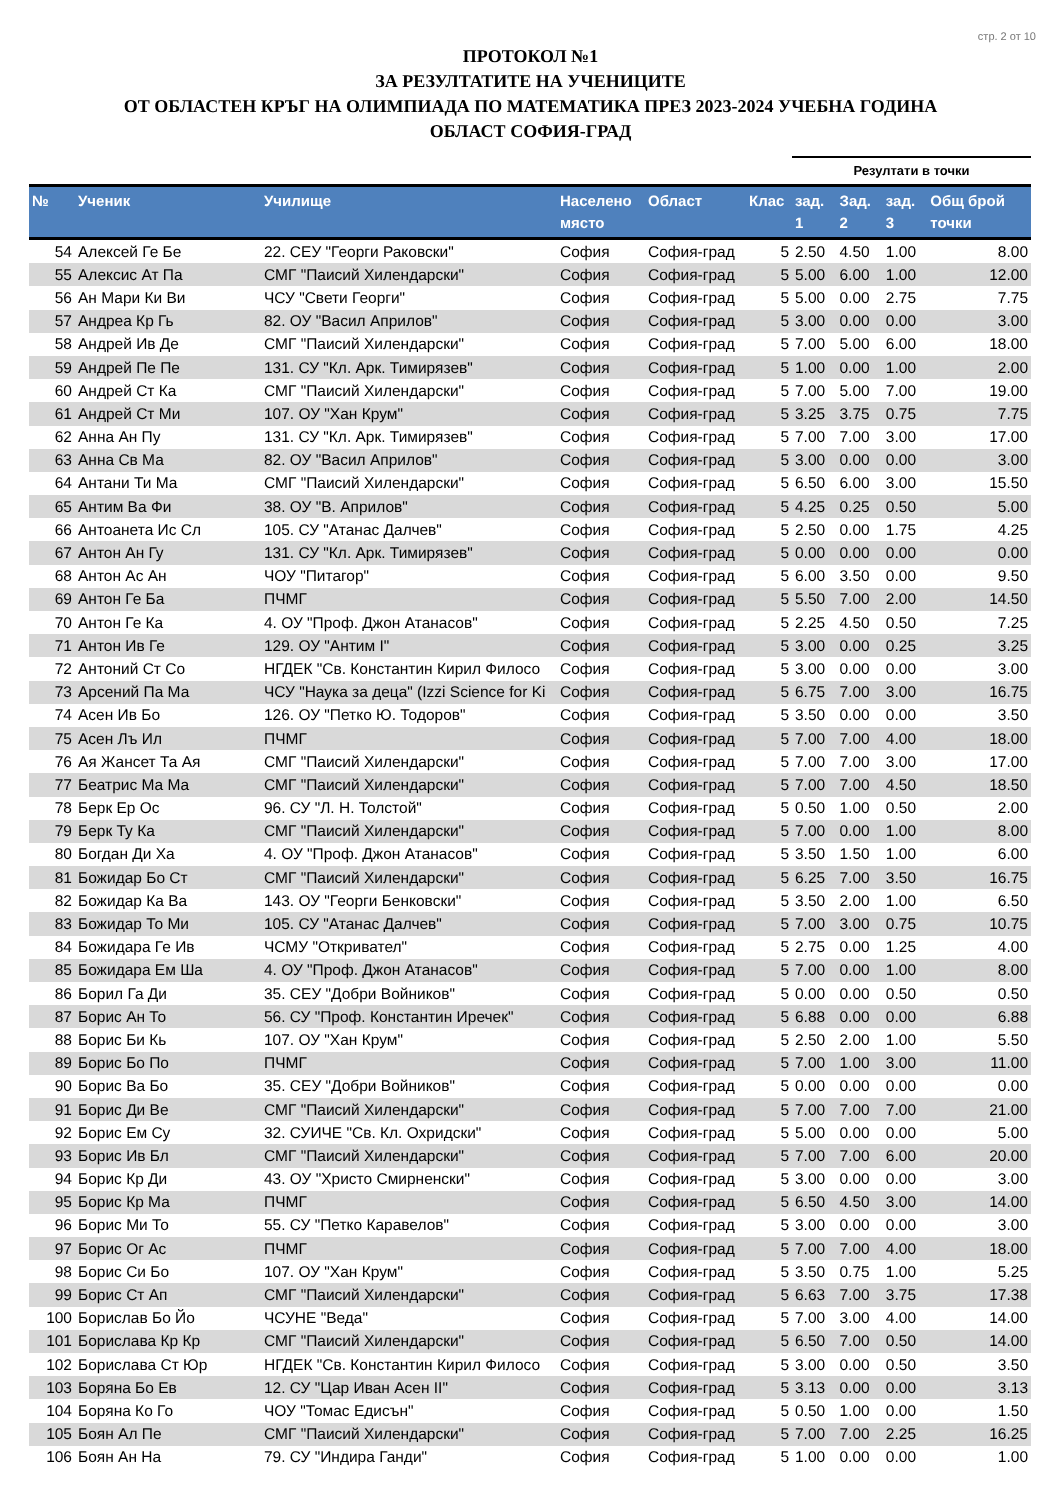стр. 2 от 10
ПРОТОКОЛ №1
ЗА РЕЗУЛТАТИТЕ НА УЧЕНИЦИТЕ
ОТ ОБЛАСТЕН КРЪГ НА ОЛИМПИАДА ПО МАТЕМАТИКА ПРЕЗ 2023-2024 УЧЕБНА ГОДИНА
ОБЛАСТ СОФИЯ-ГРАД
| | | | | | | Резултати в точки | | | |
| --- | --- | --- | --- | --- | --- | --- | --- | --- | --- |
| № | Ученик | Училище | Населено място | Област | Клас | зад. 1 | Зад. 2 | зад. 3 | Общ брой точки |
| 54 | Алексей Ге Бе | 22. СЕУ "Георги Раковски" | София | София-град | 5 | 2.50 | 4.50 | 1.00 | 8.00 |
| 55 | Алексис Ат Па | СМГ "Паисий Хилендарски" | София | София-град | 5 | 5.00 | 6.00 | 1.00 | 12.00 |
| 56 | Ан Мари Ки Ви | ЧСУ "Свети Георги" | София | София-град | 5 | 5.00 | 0.00 | 2.75 | 7.75 |
| 57 | Андреа Кр Гь | 82. ОУ "Васил Априлов" | София | София-град | 5 | 3.00 | 0.00 | 0.00 | 3.00 |
| 58 | Андрей Ив Де | СМГ "Паисий Хилендарски" | София | София-град | 5 | 7.00 | 5.00 | 6.00 | 18.00 |
| 59 | Андрей Пе Пе | 131. СУ "Кл. Арк. Тимирязев" | София | София-град | 5 | 1.00 | 0.00 | 1.00 | 2.00 |
| 60 | Андрей Ст Ка | СМГ "Паисий Хилендарски" | София | София-град | 5 | 7.00 | 5.00 | 7.00 | 19.00 |
| 61 | Андрей Ст Ми | 107. ОУ "Хан Крум" | София | София-град | 5 | 3.25 | 3.75 | 0.75 | 7.75 |
| 62 | Анна Ан Пу | 131. СУ "Кл. Арк. Тимирязев" | София | София-град | 5 | 7.00 | 7.00 | 3.00 | 17.00 |
| 63 | Анна Св Ма | 82. ОУ "Васил Априлов" | София | София-град | 5 | 3.00 | 0.00 | 0.00 | 3.00 |
| 64 | Антани Ти Ма | СМГ "Паисий Хилендарски" | София | София-град | 5 | 6.50 | 6.00 | 3.00 | 15.50 |
| 65 | Антим Ва Фи | 38. ОУ "В. Априлов" | София | София-град | 5 | 4.25 | 0.25 | 0.50 | 5.00 |
| 66 | Антоанета Ис Сл | 105. СУ "Атанас Далчев" | София | София-град | 5 | 2.50 | 0.00 | 1.75 | 4.25 |
| 67 | Антон Ан Гу | 131. СУ "Кл. Арк. Тимирязев" | София | София-град | 5 | 0.00 | 0.00 | 0.00 | 0.00 |
| 68 | Антон Ас Ан | ЧОУ "Питагор" | София | София-град | 5 | 6.00 | 3.50 | 0.00 | 9.50 |
| 69 | Антон Ге Ба | ПЧМГ | София | София-град | 5 | 5.50 | 7.00 | 2.00 | 14.50 |
| 70 | Антон Ге Ка | 4. ОУ "Проф. Джон Атанасов" | София | София-град | 5 | 2.25 | 4.50 | 0.50 | 7.25 |
| 71 | Антон Ив Ге | 129. ОУ "Антим I" | София | София-град | 5 | 3.00 | 0.00 | 0.25 | 3.25 |
| 72 | Антоний Ст Со | НГДЕК "Св. Константин Кирил Филосо | София | София-град | 5 | 3.00 | 0.00 | 0.00 | 3.00 |
| 73 | Арсений Па Ма | ЧСУ "Наука за деца" (Izzi Science for Ki | София | София-град | 5 | 6.75 | 7.00 | 3.00 | 16.75 |
| 74 | Асен Ив Бо | 126. ОУ "Петко Ю. Тодоров" | София | София-град | 5 | 3.50 | 0.00 | 0.00 | 3.50 |
| 75 | Асен Лъ Ил | ПЧМГ | София | София-град | 5 | 7.00 | 7.00 | 4.00 | 18.00 |
| 76 | Ая Жансет Та Ая | СМГ "Паисий Хилендарски" | София | София-град | 5 | 7.00 | 7.00 | 3.00 | 17.00 |
| 77 | Беатрис Ма Ма | СМГ "Паисий Хилендарски" | София | София-град | 5 | 7.00 | 7.00 | 4.50 | 18.50 |
| 78 | Берк Ер Ос | 96. СУ "Л. Н. Толстой" | София | София-град | 5 | 0.50 | 1.00 | 0.50 | 2.00 |
| 79 | Берк Ту Ка | СМГ "Паисий Хилендарски" | София | София-град | 5 | 7.00 | 0.00 | 1.00 | 8.00 |
| 80 | Богдан Ди Ха | 4. ОУ "Проф. Джон Атанасов" | София | София-град | 5 | 3.50 | 1.50 | 1.00 | 6.00 |
| 81 | Божидар Бо Ст | СМГ "Паисий Хилендарски" | София | София-град | 5 | 6.25 | 7.00 | 3.50 | 16.75 |
| 82 | Божидар Ка Ва | 143. ОУ "Георги Бенковски" | София | София-град | 5 | 3.50 | 2.00 | 1.00 | 6.50 |
| 83 | Божидар То Ми | 105. СУ "Атанас Далчев" | София | София-град | 5 | 7.00 | 3.00 | 0.75 | 10.75 |
| 84 | Божидара Ге Ив | ЧСМУ "Откривател" | София | София-град | 5 | 2.75 | 0.00 | 1.25 | 4.00 |
| 85 | Божидара Ем Ша | 4. ОУ "Проф. Джон Атанасов" | София | София-град | 5 | 7.00 | 0.00 | 1.00 | 8.00 |
| 86 | Борил Га Ди | 35. СЕУ "Добри Войников" | София | София-град | 5 | 0.00 | 0.00 | 0.50 | 0.50 |
| 87 | Борис Ан То | 56. СУ "Проф. Константин Иречек" | София | София-град | 5 | 6.88 | 0.00 | 0.00 | 6.88 |
| 88 | Борис Би Кь | 107. ОУ "Хан Крум" | София | София-град | 5 | 2.50 | 2.00 | 1.00 | 5.50 |
| 89 | Борис Бо По | ПЧМГ | София | София-град | 5 | 7.00 | 1.00 | 3.00 | 11.00 |
| 90 | Борис Ва Бо | 35. СЕУ "Добри Войников" | София | София-град | 5 | 0.00 | 0.00 | 0.00 | 0.00 |
| 91 | Борис Ди Ве | СМГ "Паисий Хилендарски" | София | София-град | 5 | 7.00 | 7.00 | 7.00 | 21.00 |
| 92 | Борис Ем Су | 32. СУИЧЕ "Св. Кл. Охридски" | София | София-град | 5 | 5.00 | 0.00 | 0.00 | 5.00 |
| 93 | Борис Ив Бл | СМГ "Паисий Хилендарски" | София | София-град | 5 | 7.00 | 7.00 | 6.00 | 20.00 |
| 94 | Борис Кр Ди | 43. ОУ "Христо Смирненски" | София | София-град | 5 | 3.00 | 0.00 | 0.00 | 3.00 |
| 95 | Борис Кр Ма | ПЧМГ | София | София-град | 5 | 6.50 | 4.50 | 3.00 | 14.00 |
| 96 | Борис Ми То | 55. СУ "Петко Каравелов" | София | София-град | 5 | 3.00 | 0.00 | 0.00 | 3.00 |
| 97 | Борис Ог Ас | ПЧМГ | София | София-град | 5 | 7.00 | 7.00 | 4.00 | 18.00 |
| 98 | Борис Си Бо | 107. ОУ "Хан Крум" | София | София-град | 5 | 3.50 | 0.75 | 1.00 | 5.25 |
| 99 | Борис Ст Ап | СМГ "Паисий Хилендарски" | София | София-град | 5 | 6.63 | 7.00 | 3.75 | 17.38 |
| 100 | Борислав Бо Йо | ЧСУНЕ "Веда" | София | София-град | 5 | 7.00 | 3.00 | 4.00 | 14.00 |
| 101 | Борислава Кр Кр | СМГ "Паисий Хилендарски" | София | София-град | 5 | 6.50 | 7.00 | 0.50 | 14.00 |
| 102 | Борислава Ст Юр | НГДЕК "Св. Константин Кирил Филосо | София | София-град | 5 | 3.00 | 0.00 | 0.50 | 3.50 |
| 103 | Боряна Бо Ев | 12. СУ "Цар Иван Асен II" | София | София-град | 5 | 3.13 | 0.00 | 0.00 | 3.13 |
| 104 | Боряна Ко Го | ЧОУ "Томас Едисън" | София | София-град | 5 | 0.50 | 1.00 | 0.00 | 1.50 |
| 105 | Боян Ал Пе | СМГ "Паисий Хилендарски" | София | София-град | 5 | 7.00 | 7.00 | 2.25 | 16.25 |
| 106 | Боян Ан На | 79. СУ "Индира Ганди" | София | София-град | 5 | 1.00 | 0.00 | 0.00 | 1.00 |